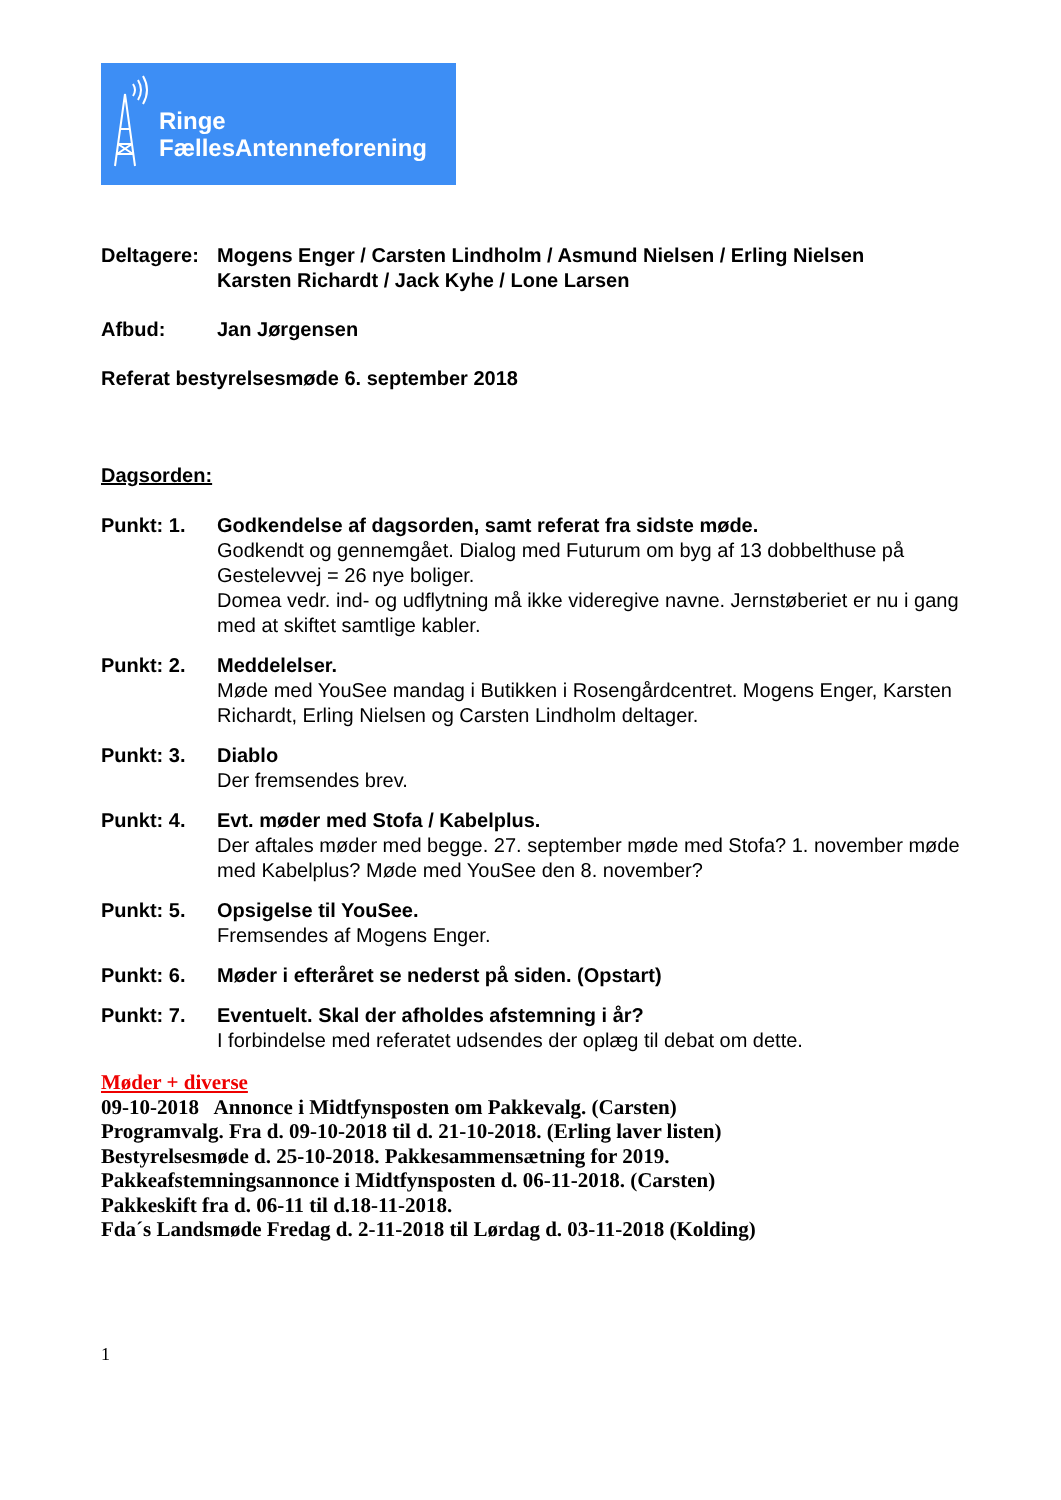Ringe
FællesAntenneforening
Deltagere:
Mogens Enger / Carsten Lindholm / Asmund Nielsen / Erling Nielsen
Karsten Richardt / Jack Kyhe / Lone Larsen
Afbud: Jan Jørgensen
Referat bestyrelsesmøde 6. september 2018
Dagsorden:
Punkt: 1. Godkendelse af dagsorden, samt referat fra sidste møde.
Godkendt og gennemgået. Dialog med Futurum om byg af 13 dobbelthuse på Gestelevvej = 26 nye boliger.
Domea vedr. ind- og udflytning må ikke videregive navne. Jernstøberiet er nu i gang med at skiftet samtlige kabler.
Punkt: 2. Meddelelser.
Møde med YouSee mandag i Butikken i Rosengårdcentret. Mogens Enger, Karsten Richardt, Erling Nielsen og Carsten Lindholm deltager.
Punkt: 3. Diablo
Der fremsendes brev.
Punkt: 4. Evt. møder med Stofa / Kabelplus.
Der aftales møder med begge. 27. september møde med Stofa? 1. november møde med Kabelplus? Møde med YouSee den 8. november?
Punkt: 5. Opsigelse til YouSee.
Fremsendes af Mogens Enger.
Punkt: 6. Møder i efteråret se nederst på siden. (Opstart)
Punkt: 7. Eventuelt. Skal der afholdes afstemning i år?
I forbindelse med referatet udsendes der oplæg til debat om dette.
Møder + diverse
09-10-2018 Annonce i Midtfynsposten om Pakkevalg. (Carsten)
Programvalg. Fra d. 09-10-2018 til d. 21-10-2018. (Erling laver listen)
Bestyrelsesmøde d. 25-10-2018. Pakkesammensætning for 2019.
Pakkeafstemningsannonce i Midtfynsposten d. 06-11-2018. (Carsten)
Pakkeskift fra d. 06-11 til d.18-11-2018.
Fda´s Landsmøde Fredag d. 2-11-2018 til Lørdag d. 03-11-2018 (Kolding)
1